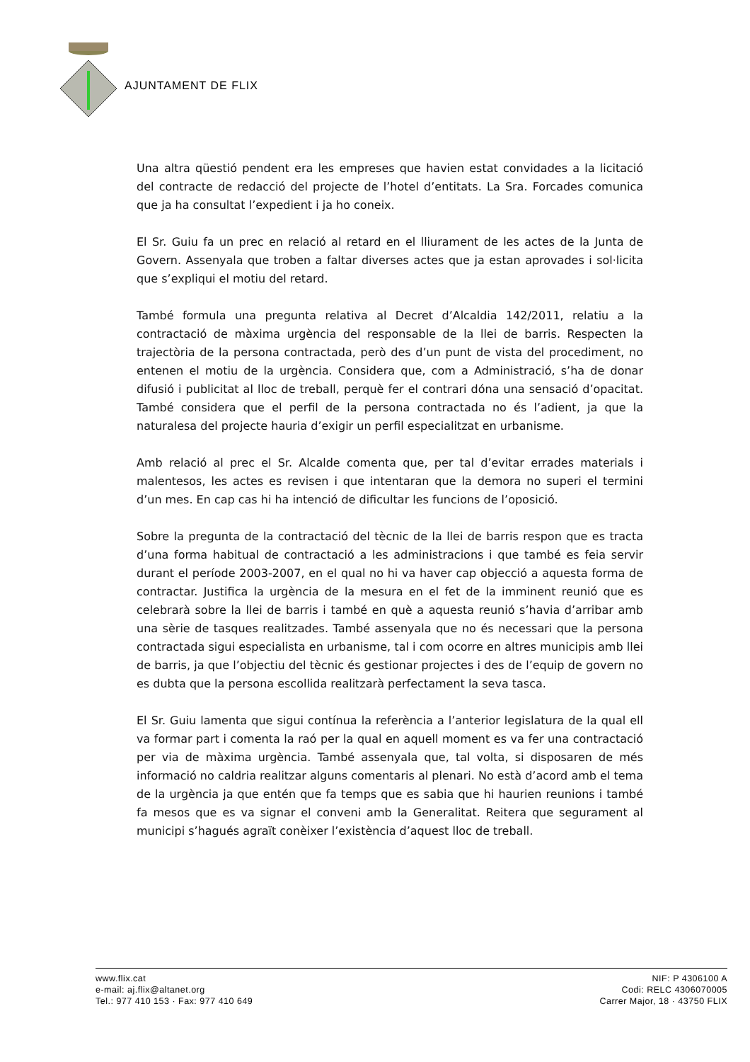AJUNTAMENT DE FLIX
Una altra qüestió pendent era les empreses que havien estat convidades a la licitació del contracte de redacció del projecte de l’hotel d’entitats. La Sra. Forcades comunica que ja ha consultat l’expedient i ja ho coneix.
El Sr. Guiu fa un prec en relació al retard en el lliurament de les actes de la Junta de Govern. Assenyala que troben a faltar diverses actes que ja estan aprovades i sol·licita que s’expliqui el motiu del retard.
També formula una pregunta relativa al Decret d’Alcaldia 142/2011, relatiu a la contractació de màxima urgència del responsable de la llei de barris. Respecten la trajectòria de la persona contractada, però des d’un punt de vista del procediment, no entenen el motiu de la urgència. Considera que, com a Administració, s’ha de donar difusió i publicitat al lloc de treball, perquè fer el contrari dóna una sensació d’opacitat. També considera que el perfil de la persona contractada no és l’adient, ja que la naturalesa del projecte hauria d’exigir un perfil especialitzat en urbanisme.
Amb relació al prec el Sr. Alcalde comenta que, per tal d’evitar errades materials i malentesos, les actes es revisen i que intentaran que la demora no superi el termini d’un mes. En cap cas hi ha intenció de dificultar les funcions de l’oposició.
Sobre la pregunta de la contractació del tècnic de la llei de barris respon que es tracta d’una forma habitual de contractació a les administracions i que també es feia servir durant el període 2003-2007, en el qual no hi va haver cap objecció a aquesta forma de contractar. Justifica la urgència de la mesura en el fet de la imminent reunió que es celebrarà sobre la llei de barris i també en què a aquesta reunió s’havia d’arribar amb una sèrie de tasques realitzades. També assenyala que no és necessari que la persona contractada sigui especialista en urbanisme, tal i com ocorre en altres municipis amb llei de barris, ja que l’objectiu del tècnic és gestionar projectes i des de l’equip de govern no es dubta que la persona escollida realitzarà perfectament la seva tasca.
El Sr. Guiu lamenta que sigui contínua la referència a l’anterior legislatura de la qual ell va formar part i comenta la raó per la qual en aquell moment es va fer una contractació per via de màxima urgència. També assenyala que, tal volta, si disposaren de més informació no caldria realitzar alguns comentaris al plenari. No està d’acord amb el tema de la urgència ja que entén que fa temps que es sabia que hi haurien reunions i també fa mesos que es va signar el conveni amb la Generalitat. Reitera que segurament al municipi s’hagués agraït conèixer l’existència d’aquest lloc de treball.
www.flix.cat
e-mail: aj.flix@altanet.org
Tel.: 977 410 153 · Fax: 977 410 649
NIF: P 4306100 A
Codi: RELC 4306070005
Carrer Major, 18 · 43750 FLIX